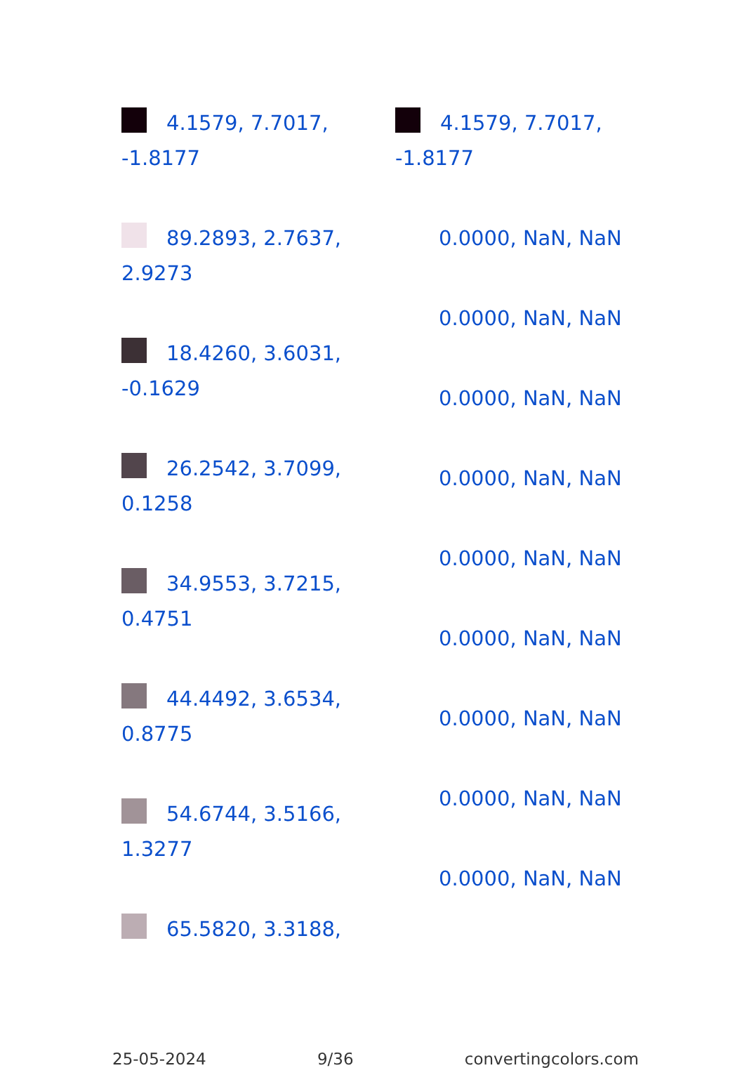4.1579, 7.7017, -1.8177
89.2893, 2.7637, 2.9273
18.4260, 3.6031, -0.1629
26.2542, 3.7099, 0.1258
34.9553, 3.7215, 0.4751
44.4492, 3.6534, 0.8775
54.6744, 3.5166, 1.3277
65.5820, 3.3188,
4.1579, 7.7017, -1.8177
0.0000, NaN, NaN
0.0000, NaN, NaN
0.0000, NaN, NaN
0.0000, NaN, NaN
0.0000, NaN, NaN
0.0000, NaN, NaN
0.0000, NaN, NaN
0.0000, NaN, NaN
0.0000, NaN, NaN
25-05-2024 9/36 convertingcolors.com